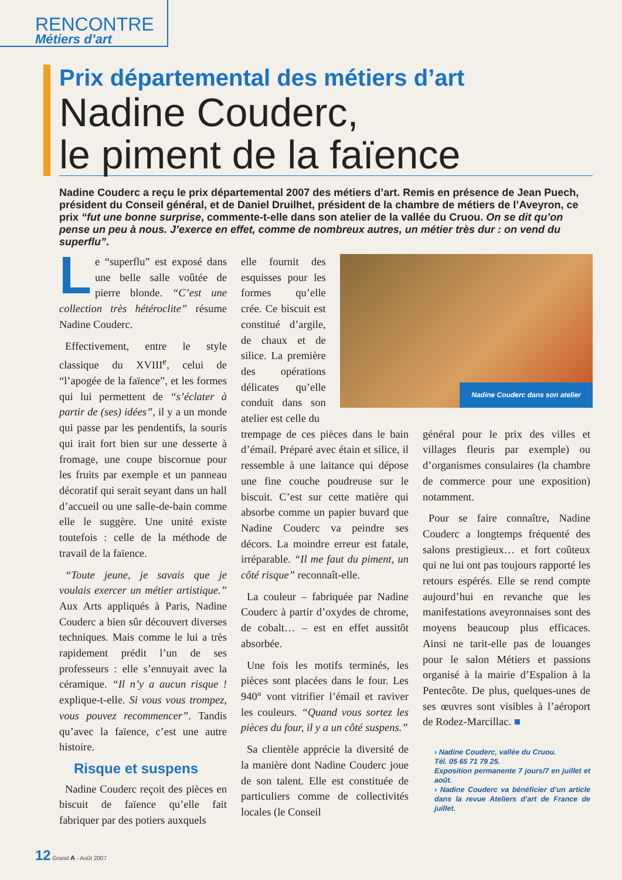RENCONTRE
Métiers d’art
Prix départemental des métiers d’art
Nadine Couderc,
le piment de la faïence
Nadine Couderc a reçu le prix départemental 2007 des métiers d’art. Remis en présence de Jean Puech, président du Conseil général, et de Daniel Druilhet, président de la chambre de métiers de l’Aveyron, ce prix “fut une bonne surprise, commente-t-elle dans son atelier de la vallée du Cruou. On se dit qu’on pense un peu à nous. J’exerce en effet, comme de nombreux autres, un métier très dur : on vend du superflu”.
Le “superflu” est exposé dans une belle salle voûtée de pierre blonde. “C’est une collection très hétéroclite” résume Nadine Couderc.
Effectivement, entre le style classique du XVIII<sup>e</sup>, celui de “l’apogée de la faïence”, et les formes qui lui permettent de “s’éclater à partir de (ses) idées”, il y a un monde qui passe par les pendentifs, la souris qui irait fort bien sur une desserte à fromage, une coupe biscornue pour les fruits par exemple et un panneau décoratif qui serait seyant dans un hall d’accueil ou une salle-de-bain comme elle le suggère. Une unité existe toutefois : celle de la méthode de travail de la faïence.
“Toute jeune, je savais que je voulais exercer un métier artistique.” Aux Arts appliqués à Paris, Nadine Couderc a bien sûr découvert diverses techniques. Mais comme le lui a très rapidement prédit l’un de ses professeurs : elle s’ennuyait avec la céramique. “Il n’y a aucun risque ! explique-t-elle. Si vous vous trompez, vous pouvez recommencer”. Tandis qu’avec la faïence, c’est une autre histoire.
Risque et suspens
Nadine Couderc reçoit des pièces en biscuit de faïence qu’elle fait fabriquer par des potiers auxquels
elle fournit des esquisses pour les formes qu’elle crée. Ce biscuit est constitué d’argile, de chaux et de silice. La première des opérations délicates qu’elle conduit dans son atelier est celle du
Nadine Couderc dans son atelier
trempage de ces pièces dans le bain d’émail. Préparé avec étain et silice, il ressemble à une laitance qui dépose une fine couche poudreuse sur le biscuit. C’est sur cette matière qui absorbe comme un papier buvard que Nadine Couderc va peindre ses décors. La moindre erreur est fatale, irréparable. “Il me faut du piment, un côté risque” reconnaît-elle.
La couleur – fabriquée par Nadine Couderc à partir d’oxydes de chrome, de cobalt… – est en effet aussitôt absorbée.
Une fois les motifs terminés, les pièces sont placées dans le four. Les 940° vont vitrifier l’émail et raviver les couleurs. “Quand vous sortez les pièces du four, il y a un côté suspens.”
Sa clientèle apprécie la diversité de la manière dont Nadine Couderc joue de son talent. Elle est constituée de particuliers comme de collectivités locales (le Conseil
général pour le prix des villes et villages fleuris par exemple) ou d’organismes consulaires (la chambre de commerce pour une exposition) notamment.
Pour se faire connaître, Nadine Couderc a longtemps fréquenté des salons prestigieux… et fort coûteux qui ne lui ont pas toujours rapporté les retours espérés. Elle se rend compte aujourd’hui en revanche que les manifestations aveyronnaises sont des moyens beaucoup plus efficaces. Ainsi ne tarit-elle pas de louanges pour le salon Métiers et passions organisé à la mairie d’Espalion à la Pentecôte. De plus, quelques-unes de ses œuvres sont visibles à l’aéroport de Rodez-Marcillac. ■
› Nadine Couderc, vallée du Cruou.
Tél. 05 65 71 79 25.
Exposition permanente 7 jours/7 en juillet et août.
› Nadine Couderc va bénéficier d’un article dans la revue Ateliers d’art de France de juillet.
12 Grand A - Août 2007